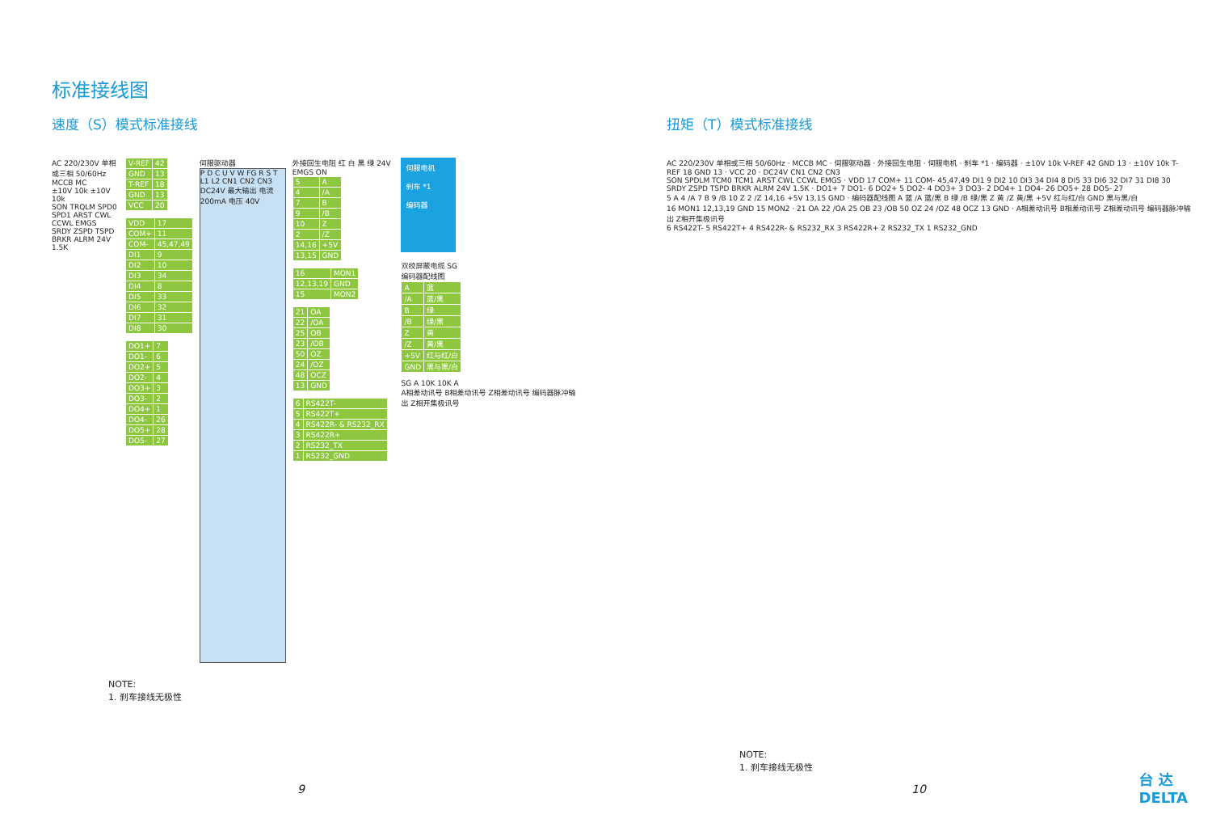标准接线图
速度（S）模式标准接线
AC 220/230V 单相或三相 50/60Hz
MCCB MC
±10V 10k ±10V 10k
SON TRQLM SPD0 SPD1 ARST CWL CCWL EMGS
SRDY ZSPD TSPD BRKR ALRM 24V 1.5K
| V-REF | 42 |
| GND | 13 |
| T-REF | 18 |
| GND | 13 |
| VCC | 20 |
| VDD | 17 |
| COM+ | 11 |
| COM- | 45,47,49 |
| DI1 | 9 |
| DI2 | 10 |
| DI3 | 34 |
| DI4 | 8 |
| DI5 | 33 |
| DI6 | 32 |
| DI7 | 31 |
| DI8 | 30 |
| DO1+ | 7 |
| DO1- | 6 |
| DO2+ | 5 |
| DO2- | 4 |
| DO3+ | 3 |
| DO3- | 2 |
| DO4+ | 1 |
| DO4- | 26 |
| DO5+ | 28 |
| DO5- | 27 |
伺服驱动器
P D C U V W FG R S T L1 L2 CN1 CN2 CN3 DC24V 最大输出 电流 200mA 电压 40V
外接回生电阻 红 白 黑 绿 24V EMGS ON
| 5 | A |
| 4 | /A |
| 7 | B |
| 9 | /B |
| 10 | Z |
| 2 | /Z |
| 14,16 | +5V |
| 13,15 | GND |
| 16 | MON1 |
| 12,13,19 | GND |
| 15 | MON2 |
| 21 | OA |
| 22 | /OA |
| 25 | OB |
| 23 | /OB |
| 50 | OZ |
| 24 | /OZ |
| 48 | OCZ |
| 13 | GND |
| 6 | RS422T- |
| 5 | RS422T+ |
| 4 | RS422R- & RS232_RX |
| 3 | RS422R+ |
| 2 | RS232_TX |
| 1 | RS232_GND |
伺服电机
刹车 *1
编码器
双绞屏蔽电缆 SG
编码器配线图
| A | 蓝 |
| /A | 蓝/黑 |
| B | 绿 |
| /B | 绿/黑 |
| Z | 黄 |
| /Z | 黄/黑 |
| +5V | 红与红/白 |
| GND | 黑与黑/白 |
SG A 10K 10K A
A相差动讯号 B相差动讯号 Z相差动讯号 编码器脉冲输出 Z相开集极讯号
NOTE:
1. 刹车接线无极性
扭矩（T）模式标准接线
AC 220/230V 单相或三相 50/60Hz · MCCB MC · 伺服驱动器 · 外接回生电阻 · 伺服电机 · 刹车 *1 · 编码器 · ±10V 10k V-REF 42 GND 13 · ±10V 10k T-REF 18 GND 13 · VCC 20 · DC24V CN1 CN2 CN3
SON SPDLM TCM0 TCM1 ARST CWL CCWL EMGS · VDD 17 COM+ 11 COM- 45,47,49 DI1 9 DI2 10 DI3 34 DI4 8 DI5 33 DI6 32 DI7 31 DI8 30
SRDY ZSPD TSPD BRKR ALRM 24V 1.5K · DO1+ 7 DO1- 6 DO2+ 5 DO2- 4 DO3+ 3 DO3- 2 DO4+ 1 DO4- 26 DO5+ 28 DO5- 27
5 A 4 /A 7 B 9 /B 10 Z 2 /Z 14,16 +5V 13,15 GND · 编码器配线图 A 蓝 /A 蓝/黑 B 绿 /B 绿/黑 Z 黄 /Z 黄/黑 +5V 红与红/白 GND 黑与黑/白
16 MON1 12,13,19 GND 15 MON2 · 21 OA 22 /OA 25 OB 23 /OB 50 OZ 24 /OZ 48 OCZ 13 GND · A相差动讯号 B相差动讯号 Z相差动讯号 编码器脉冲输出 Z相开集极讯号
6 RS422T- 5 RS422T+ 4 RS422R- & RS232_RX 3 RS422R+ 2 RS232_TX 1 RS232_GND
NOTE:
1. 刹车接线无极性
9 10
台 达
DELTA